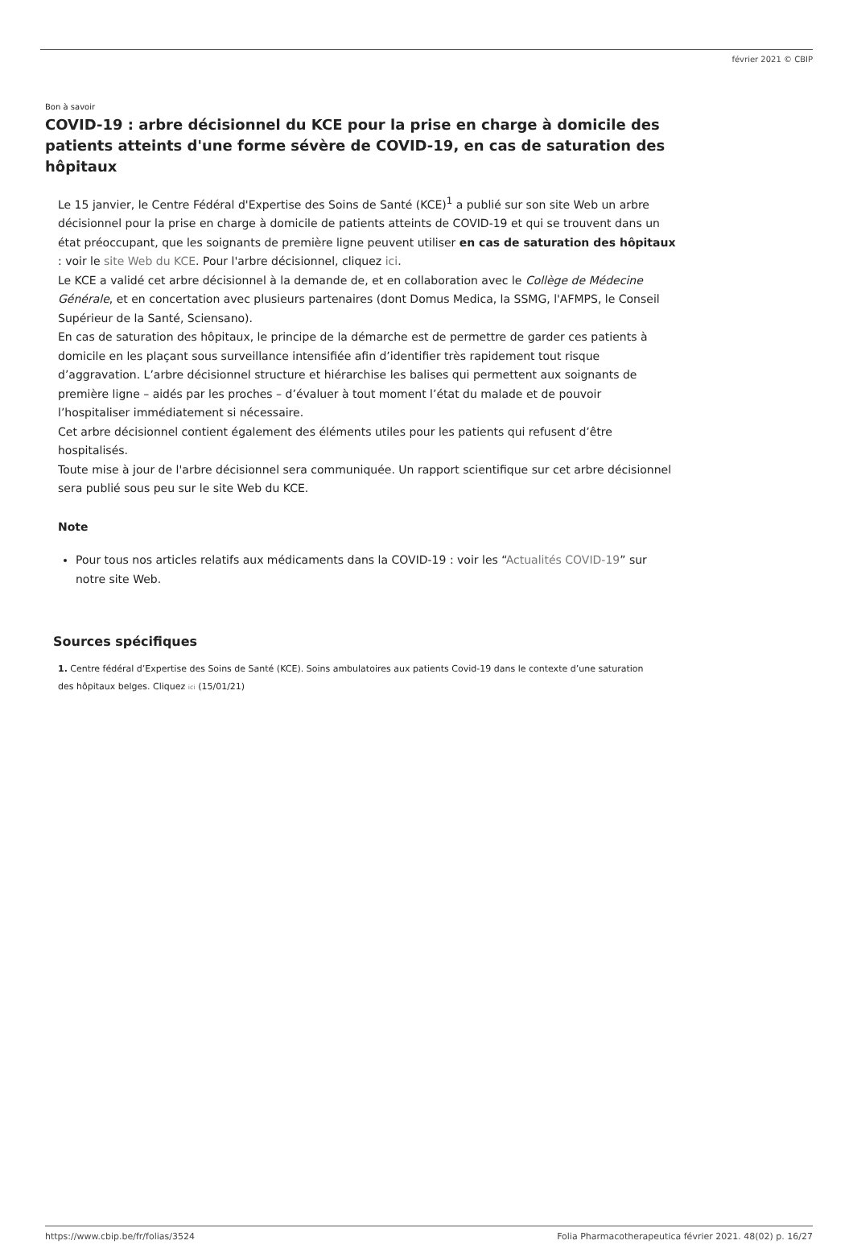février 2021 © CBIP
Bon à savoir
COVID-19 : arbre décisionnel du KCE pour la prise en charge à domicile des patients atteints d'une forme sévère de COVID-19, en cas de saturation des hôpitaux
Le 15 janvier, le Centre Fédéral d'Expertise des Soins de Santé (KCE)<sup>1</sup> a publié sur son site Web un arbre décisionnel pour la prise en charge à domicile de patients atteints de COVID-19 et qui se trouvent dans un état préoccupant, que les soignants de première ligne peuvent utiliser en cas de saturation des hôpitaux : voir le site Web du KCE. Pour l'arbre décisionnel, cliquez ici.
Le KCE a validé cet arbre décisionnel à la demande de, et en collaboration avec le Collège de Médecine Générale, et en concertation avec plusieurs partenaires (dont Domus Medica, la SSMG, l'AFMPS, le Conseil Supérieur de la Santé, Sciensano).
En cas de saturation des hôpitaux, le principe de la démarche est de permettre de garder ces patients à domicile en les plaçant sous surveillance intensifiée afin d’identifier très rapidement tout risque d’aggravation. L’arbre décisionnel structure et hiérarchise les balises qui permettent aux soignants de première ligne – aidés par les proches – d’évaluer à tout moment l’état du malade et de pouvoir l’hospitaliser immédiatement si nécessaire.
Cet arbre décisionnel contient également des éléments utiles pour les patients qui refusent d’être hospitalisés.
Toute mise à jour de l'arbre décisionnel sera communiquée. Un rapport scientifique sur cet arbre décisionnel sera publié sous peu sur le site Web du KCE.
Note
Pour tous nos articles relatifs aux médicaments dans la COVID-19 : voir les “Actualités COVID-19” sur notre site Web.
Sources spécifiques
1. Centre fédéral d’Expertise des Soins de Santé (KCE). Soins ambulatoires aux patients Covid-19 dans le contexte d’une saturation des hôpitaux belges. Cliquez ici (15/01/21)
https://www.cbip.be/fr/folias/3524 Folia Pharmacotherapeutica février 2021. 48(02) p. 16/27